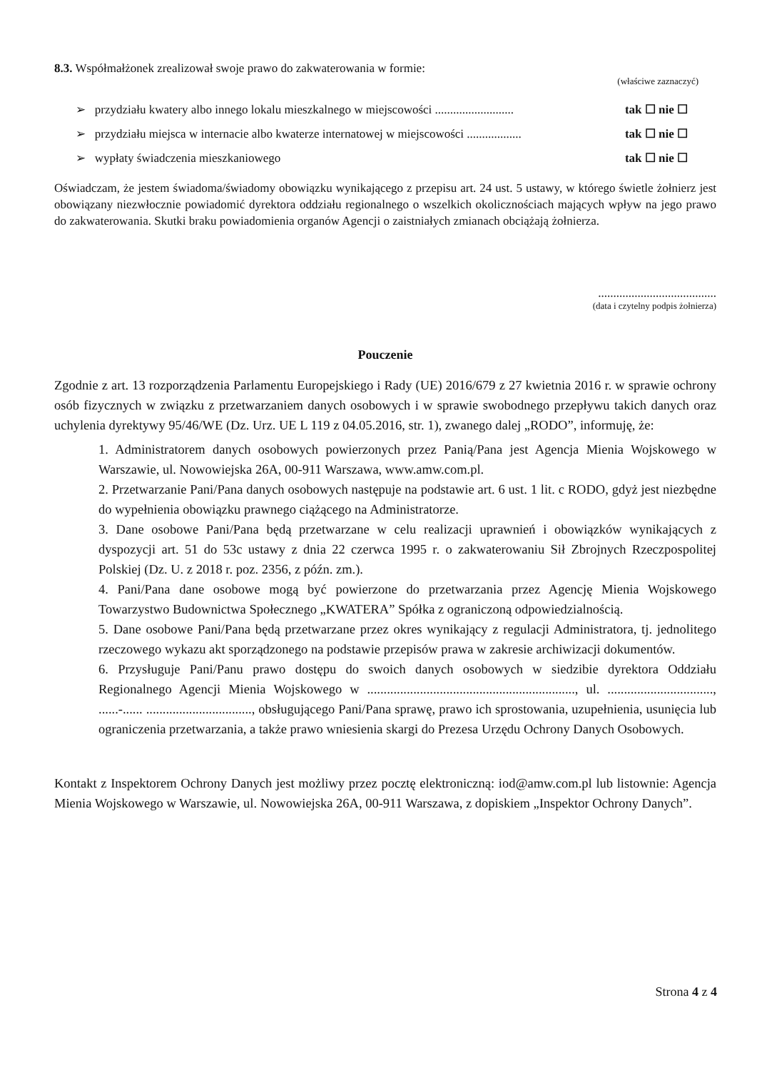8.3. Współmałżonek zrealizował swoje prawo do zakwaterowania w formie:
(właściwe zaznaczyć)
➢ przydziału kwatery albo innego lokalu mieszkalnego w miejscowości .......................... tak ☐ nie ☐
➢ przydziału miejsca w internacie albo kwaterze internatowej w miejscowości .................. tak ☐ nie ☐
➢ wypłaty świadczenia mieszkaniowego tak ☐ nie ☐
Oświadczam, że jestem świadoma/świadomy obowiązku wynikającego z przepisu art. 24 ust. 5 ustawy, w którego świetle żołnierz jest obowiązany niezwłocznie powiadomić dyrektora oddziału regionalnego o wszelkich okolicznościach mających wpływ na jego prawo do zakwaterowania. Skutki braku powiadomienia organów Agencji o zaistniałych zmianach obciążają żołnierza.
.......................................
(data i czytelny podpis żołnierza)
Pouczenie
Zgodnie z art. 13 rozporządzenia Parlamentu Europejskiego i Rady (UE) 2016/679 z 27 kwietnia 2016 r. w sprawie ochrony osób fizycznych w związku z przetwarzaniem danych osobowych i w sprawie swobodnego przepływu takich danych oraz uchylenia dyrektywy 95/46/WE (Dz. Urz. UE L 119 z 04.05.2016, str. 1), zwanego dalej „RODO”, informuję, że:
1. Administratorem danych osobowych powierzonych przez Panią/Pana jest Agencja Mienia Wojskowego w Warszawie, ul. Nowowiejska 26A, 00-911 Warszawa, www.amw.com.pl.
2. Przetwarzanie Pani/Pana danych osobowych następuje na podstawie art. 6 ust. 1 lit. c RODO, gdyż jest niezbędne do wypełnienia obowiązku prawnego ciążącego na Administratorze.
3. Dane osobowe Pani/Pana będą przetwarzane w celu realizacji uprawnień i obowiązków wynikających z dyspozycji art. 51 do 53c ustawy z dnia 22 czerwca 1995 r. o zakwaterowaniu Sił Zbrojnych Rzeczpospolitej Polskiej (Dz. U. z 2018 r. poz. 2356, z późn. zm.).
4. Pani/Pana dane osobowe mogą być powierzone do przetwarzania przez Agencję Mienia Wojskowego Towarzystwo Budownictwa Społecznego „KWATERA” Spółka z ograniczoną odpowiedzialnością.
5. Dane osobowe Pani/Pana będą przetwarzane przez okres wynikający z regulacji Administratora, tj. jednolitego rzeczowego wykazu akt sporządzonego na podstawie przepisów prawa w zakresie archiwizacji dokumentów.
6. Przysługuje Pani/Panu prawo dostępu do swoich danych osobowych w siedzibie dyrektora Oddziału Regionalnego Agencji Mienia Wojskowego w ..............................................................., ul. ................................, ......-...... ................................, obsługującego Pani/Pana sprawę, prawo ich sprostowania, uzupełnienia, usunięcia lub ograniczenia przetwarzania, a także prawo wniesienia skargi do Prezesa Urzędu Ochrony Danych Osobowych.
Kontakt z Inspektorem Ochrony Danych jest możliwy przez pocztę elektroniczną: iod@amw.com.pl lub listownie: Agencja Mienia Wojskowego w Warszawie, ul. Nowowiejska 26A, 00-911 Warszawa, z dopiskiem „Inspektor Ochrony Danych”.
Strona 4 z 4